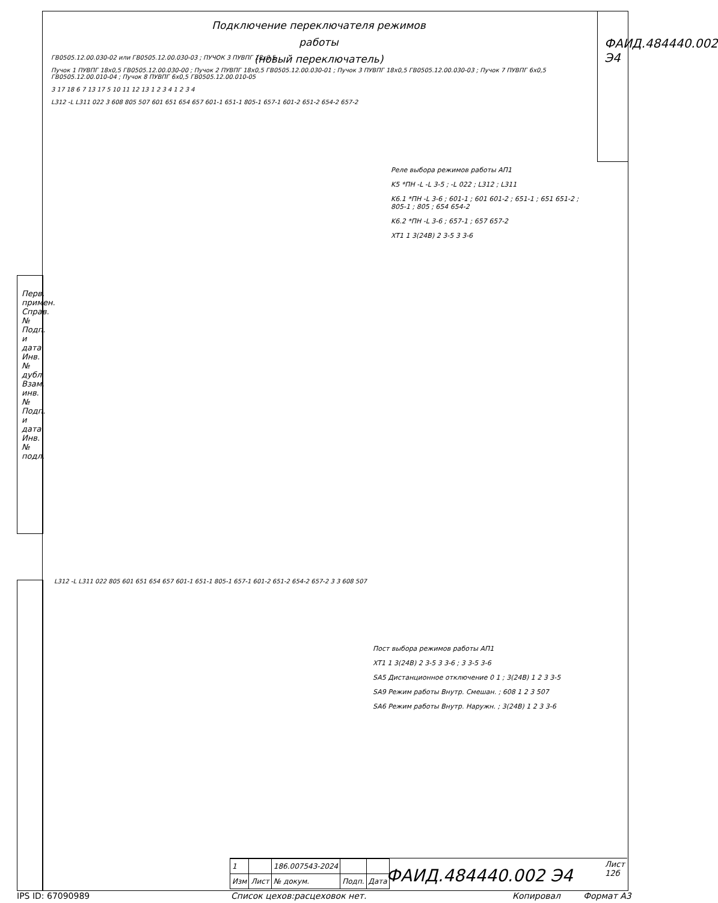Подключение переключателя режимов работы
(новый переключатель)
ГВ0505.12.00.030-02 или ГВ0505.12.00.030-03 ; ПУЧОК 3 ПУВПГ 18х0,5
Пучок 1 ПУВПГ 18х0,5 ГВ0505.12.00.030-00 ; Пучок 2 ПУВПГ 18х0,5 ГВ0505.12.00.030-01 ; Пучок 3 ПУВПГ 18х0,5 ГВ0505.12.00.030-03 ; Пучок 7 ПУВПГ 6х0,5 ГВ0505.12.00.010-04 ; Пучок 8 ПУВПГ 6х0,5 ГВ0505.12.00.010-05
3 17 18 6 7 13 17 5 10 11 12 13 1 2 3 4 1 2 3 4
L312 -L L311 022 3 608 805 507 601 651 654 657 601-1 651-1 805-1 657-1 601-2 651-2 654-2 657-2
Реле выбора режимов работы АП1
K5 *ПН -L -L 3-5 ; -L 022 ; L312 ; L311
K6.1 *ПН -L 3-6 ; 601-1 ; 601 601-2 ; 651-1 ; 651 651-2 ; 805-1 ; 805 ; 654 654-2
K6.2 *ПН -L 3-6 ; 657-1 ; 657 657-2
XT1 1 3(24В) 2 3-5 3 3-6
Пост выбора режимов работы АП1
XT1 1 3(24В) 2 3-5 3 3-6 ; 3 3-5 3-6
SA5 Дистанционное отключение 0 1 ; 3(24В) 1 2 3 3-5
SA9 Режим работы Внутр. Смешан. ; 608 1 2 3 507
SA6 Режим работы Внутр. Наружн. ; 3(24В) 1 2 3 3-6
L312 -L L311 022 805 601 651 654 657 601-1 651-1 805-1 657-1 601-2 651-2 654-2 657-2 3 3 608 507
Перв. примен. Справ. № Подп. и дата Инв.№ дубл. Взам. инв. № Подп. и дата Инв.№ подл.
ФАИД.484440.002 Э4
| 1 | | 186.007543-2024 | | |
| Изм | Лист | № докум. | Подп. | Дата |
ФАИД.484440.002 Э4
Лист
12б
IPS ID: 67090989 Список цехов:расцеховок нет. Копировал Формат А3